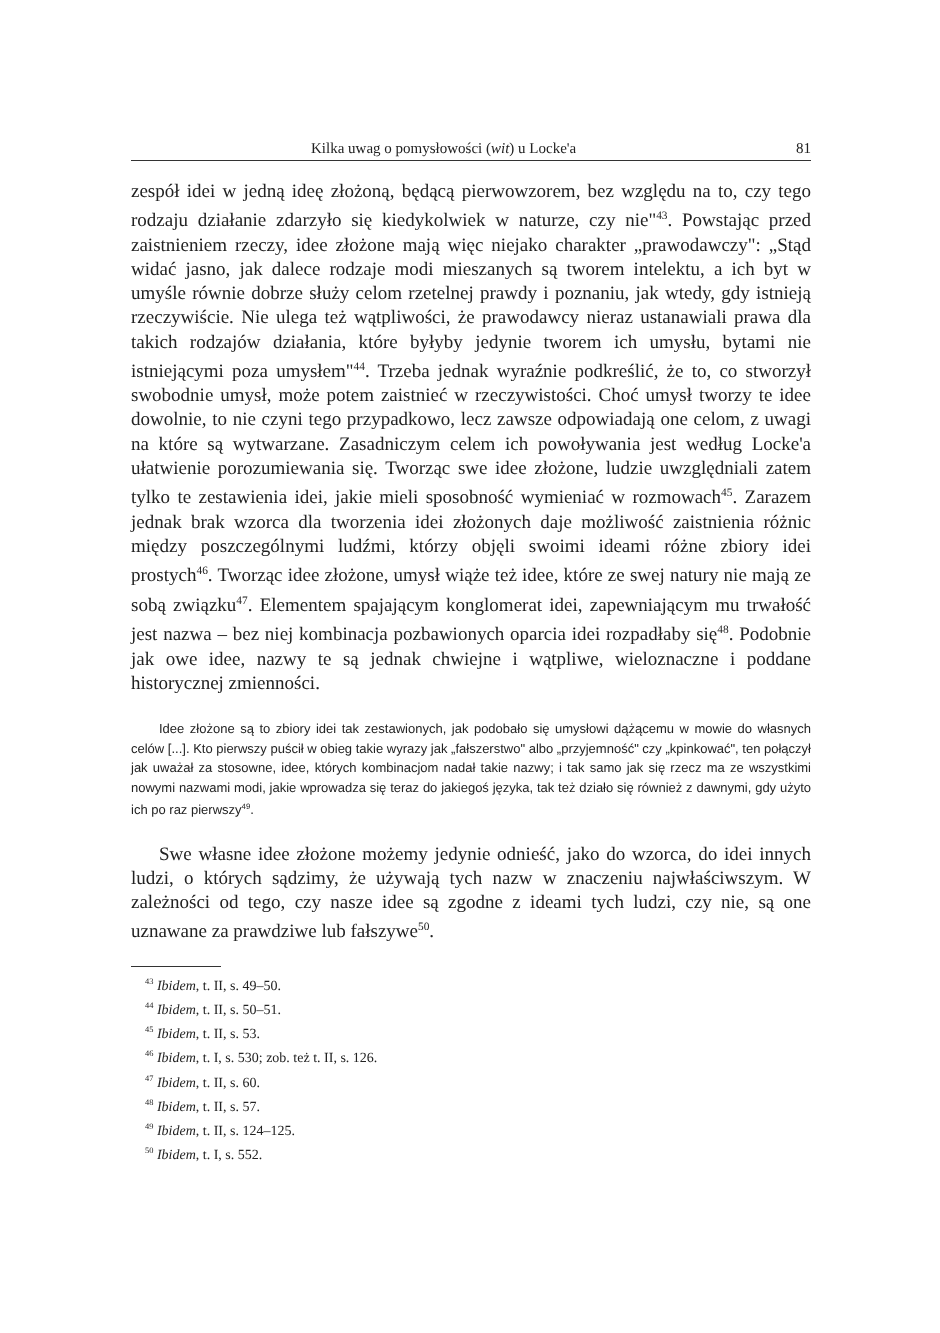Kilka uwag o pomysłowości (wit) u Locke'a 81
zespół idei w jedną ideę złożoną, będącą pierwowzorem, bez względu na to, czy tego rodzaju działanie zdarzyło się kiedykolwiek w naturze, czy nie"<sup>43</sup>. Powstając przed zaistnieniem rzeczy, idee złożone mają więc niejako charakter „prawodawczy": „Stąd widać jasno, jak dalece rodzaje modi mieszanych są tworem intelektu, a ich byt w umyśle równie dobrze służy celom rzetelnej prawdy i poznaniu, jak wtedy, gdy istnieją rzeczywiście. Nie ulega też wątpliwości, że prawodawcy nieraz ustanawiali prawa dla takich rodzajów działania, które byłyby jedynie tworem ich umysłu, bytami nie istniejącymi poza umysłem"<sup>44</sup>. Trzeba jednak wyraźnie podkreślić, że to, co stworzył swobodnie umysł, może potem zaistnieć w rzeczywistości. Choć umysł tworzy te idee dowolnie, to nie czyni tego przypadkowo, lecz zawsze odpowiadają one celom, z uwagi na które są wytwarzane. Zasadniczym celem ich powoływania jest według Locke'a ułatwienie porozumiewania się. Tworząc swe idee złożone, ludzie uwzględniali zatem tylko te zestawienia idei, jakie mieli sposobność wymieniać w rozmowach<sup>45</sup>. Zarazem jednak brak wzorca dla tworzenia idei złożonych daje możliwość zaistnienia różnic między poszczególnymi ludźmi, którzy objęli swoimi ideami różne zbiory idei prostych<sup>46</sup>. Tworząc idee złożone, umysł wiąże też idee, które ze swej natury nie mają ze sobą związku<sup>47</sup>. Elementem spajającym konglomerat idei, zapewniającym mu trwałość jest nazwa – bez niej kombinacja pozbawionych oparcia idei rozpadłaby się<sup>48</sup>. Podobnie jak owe idee, nazwy te są jednak chwiejne i wątpliwe, wieloznaczne i poddane historycznej zmienności.
Idee złożone są to zbiory idei tak zestawionych, jak podobało się umysłowi dążącemu w mowie do własnych celów [...]. Kto pierwszy puścił w obieg takie wyrazy jak „fałszerstwo" albo „przyjemność" czy „kpinkować", ten połączył jak uważał za stosowne, idee, których kombinacjom nadał takie nazwy; i tak samo jak się rzecz ma ze wszystkimi nowymi nazwami modi, jakie wprowadza się teraz do jakiegoś języka, tak też działo się również z dawnymi, gdy użyto ich po raz pierwszy<sup>49</sup>.
Swe własne idee złożone możemy jedynie odnieść, jako do wzorca, do idei innych ludzi, o których sądzimy, że używają tych nazw w znaczeniu najwłaściwszym. W zależności od tego, czy nasze idee są zgodne z ideami tych ludzi, czy nie, są one uznawane za prawdziwe lub fałszywe<sup>50</sup>.
<sup>43</sup> Ibidem, t. II, s. 49–50.
<sup>44</sup> Ibidem, t. II, s. 50–51.
<sup>45</sup> Ibidem, t. II, s. 53.
<sup>46</sup> Ibidem, t. I, s. 530; zob. też t. II, s. 126.
<sup>47</sup> Ibidem, t. II, s. 60.
<sup>48</sup> Ibidem, t. II, s. 57.
<sup>49</sup> Ibidem, t. II, s. 124–125.
<sup>50</sup> Ibidem, t. I, s. 552.